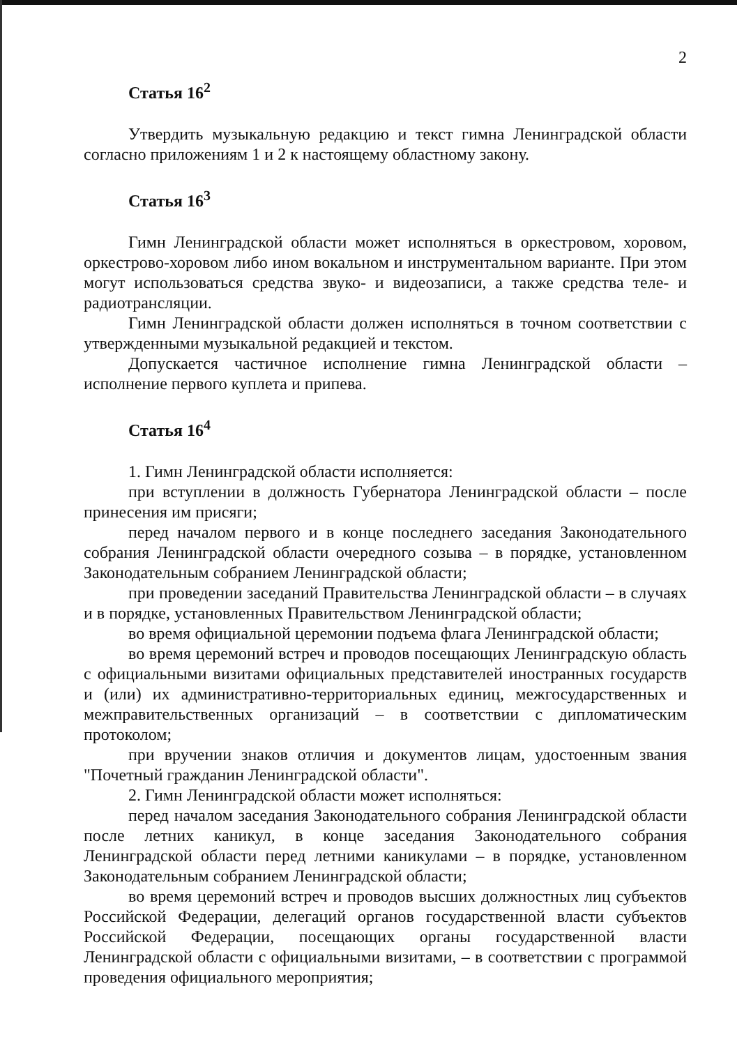2
Статья 16<sup>2</sup>
Утвердить музыкальную редакцию и текст гимна Ленинградской области согласно приложениям 1 и 2 к настоящему областному закону.
Статья 16<sup>3</sup>
Гимн Ленинградской области может исполняться в оркестровом, хоровом, оркестрово-хоровом либо ином вокальном и инструментальном варианте. При этом могут использоваться средства звуко- и видеозаписи, а также средства теле- и радиотрансляции.
Гимн Ленинградской области должен исполняться в точном соответствии с утвержденными музыкальной редакцией и текстом.
Допускается частичное исполнение гимна Ленинградской области – исполнение первого куплета и припева.
Статья 16<sup>4</sup>
1. Гимн Ленинградской области исполняется:
при вступлении в должность Губернатора Ленинградской области – после принесения им присяги;
перед началом первого и в конце последнего заседания Законодательного собрания Ленинградской области очередного созыва – в порядке, установленном Законодательным собранием Ленинградской области;
при проведении заседаний Правительства Ленинградской области – в случаях и в порядке, установленных Правительством Ленинградской области;
во время официальной церемонии подъема флага Ленинградской области;
во время церемоний встреч и проводов посещающих Ленинградскую область с официальными визитами официальных представителей иностранных государств и (или) их административно-территориальных единиц, межгосударственных и межправительственных организаций – в соответствии с дипломатическим протоколом;
при вручении знаков отличия и документов лицам, удостоенным звания "Почетный гражданин Ленинградской области".
2. Гимн Ленинградской области может исполняться:
перед началом заседания Законодательного собрания Ленинградской области после летних каникул, в конце заседания Законодательного собрания Ленинградской области перед летними каникулами – в порядке, установленном Законодательным собранием Ленинградской области;
во время церемоний встреч и проводов высших должностных лиц субъектов Российской Федерации, делегаций органов государственной власти субъектов Российской Федерации, посещающих органы государственной власти Ленинградской области с официальными визитами, – в соответствии с программой проведения официального мероприятия;